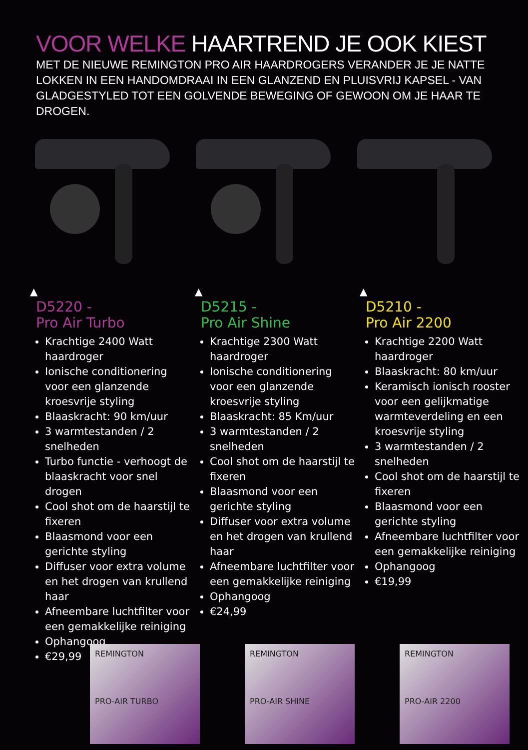VOOR WELKE HAARTREND JE OOK KIEST
MET DE NIEUWE REMINGTON PRO AIR HAARDROGERS VERANDER JE JE NATTE LOKKEN IN EEN HANDOMDRAAI IN EEN GLANZEND EN PLUISVRIJ KAPSEL - VAN GLADGESTYLED TOT EEN GOLVENDE BEWEGING OF GEWOON OM JE HAAR TE DROGEN.
▲
D5220 -
Pro Air Turbo
Krachtige 2400 Watt haardroger
Ionische conditionering voor een glanzende kroesvrije styling
Blaaskracht: 90 km/uur
3 warmtestanden / 2 snelheden
Turbo functie - verhoogt de blaaskracht voor snel drogen
Cool shot om de haarstijl te fixeren
Blaasmond voor een gerichte styling
Diffuser voor extra volume en het drogen van krullend haar
Afneembare luchtfilter voor een gemakkelijke reiniging
Ophangoog
€29,99
▲
D5215 -
Pro Air Shine
Krachtige 2300 Watt haardroger
Ionische conditionering voor een glanzende kroesvrije styling
Blaaskracht: 85 Km/uur
3 warmtestanden / 2 snelheden
Cool shot om de haarstijl te fixeren
Blaasmond voor een gerichte styling
Diffuser voor extra volume en het drogen van krullend haar
Afneembare luchtfilter voor een gemakkelijke reiniging
Ophangoog
€24,99
▲
D5210 -
Pro Air 2200
Krachtige 2200 Watt haardroger
Blaaskracht: 80 km/uur
Keramisch ionisch rooster voor een gelijkmatige warmteverdeling en een kroesvrije styling
3 warmtestanden / 2 snelheden
Cool shot om de haarstijl te fixeren
Blaasmond voor een gerichte styling
Afneembare luchtfilter voor een gemakkelijke reiniging
Ophangoog
€19,99
REMINGTON
PRO-AIR TURBO
REMINGTON
PRO-AIR SHINE
REMINGTON
PRO-AIR 2200